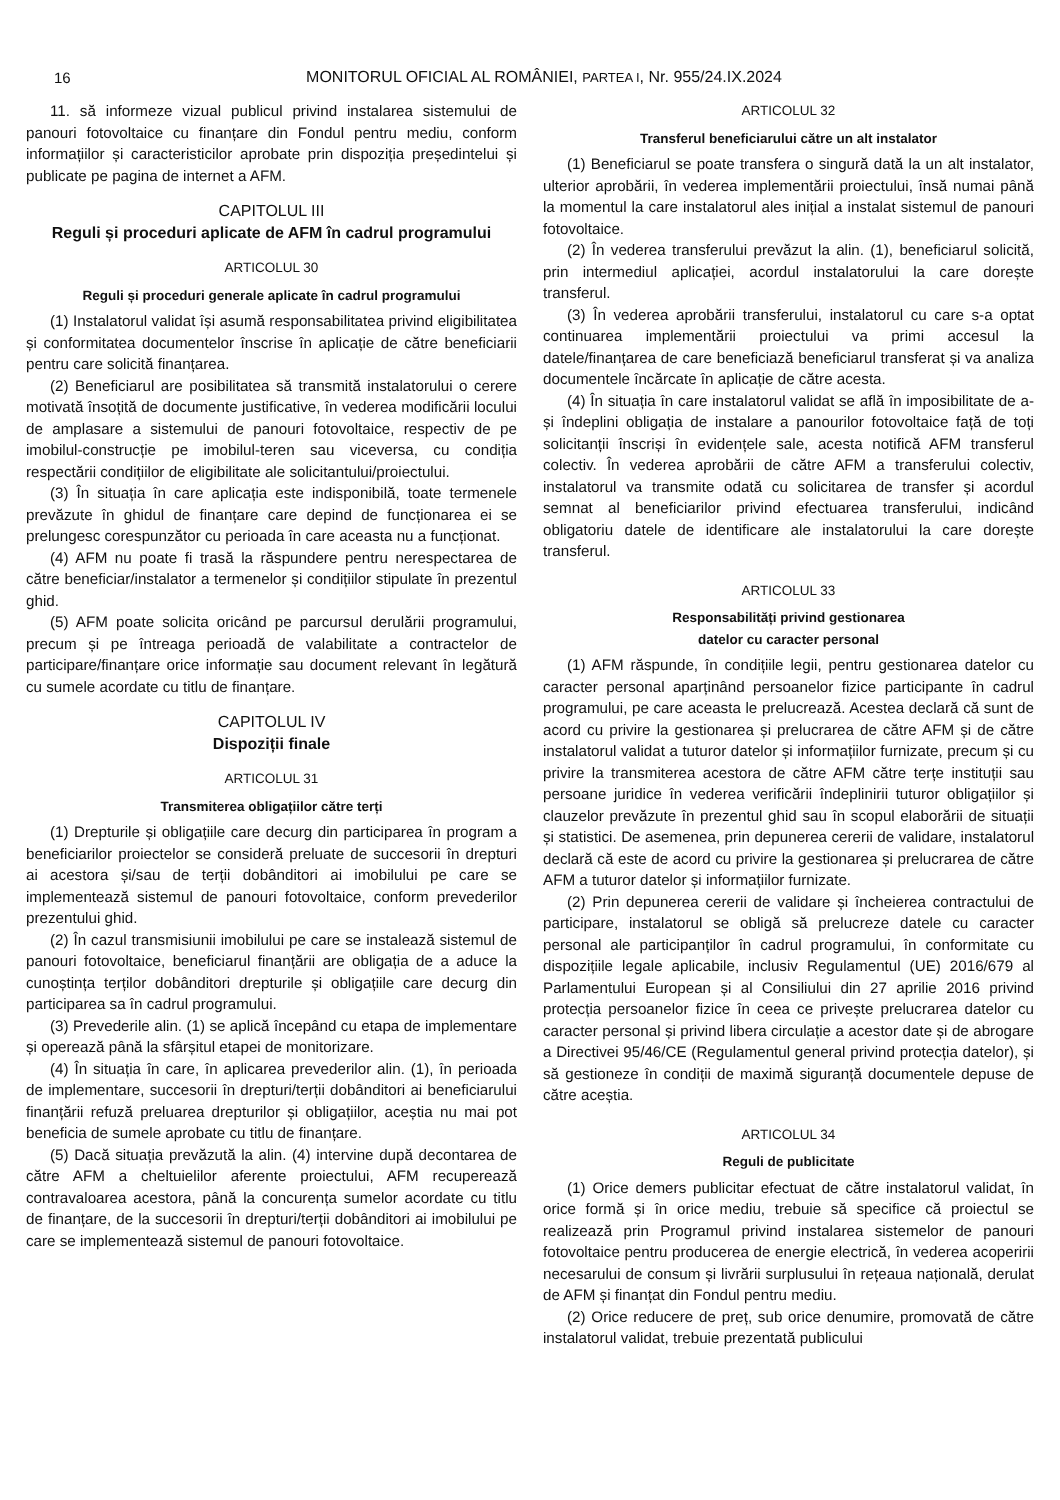16
MONITORUL OFICIAL AL ROMÂNIEI, PARTEA I, Nr. 955/24.IX.2024
11. să informeze vizual publicul privind instalarea sistemului de panouri fotovoltaice cu finanțare din Fondul pentru mediu, conform informațiilor și caracteristicilor aprobate prin dispoziția președintelui și publicate pe pagina de internet a AFM.
CAPITOLUL III
Reguli și proceduri aplicate de AFM în cadrul programului
ARTICOLUL 30
Reguli și proceduri generale aplicate în cadrul programului
(1) Instalatorul validat își asumă responsabilitatea privind eligibilitatea și conformitatea documentelor înscrise în aplicație de către beneficiarii pentru care solicită finanțarea.
(2) Beneficiarul are posibilitatea să transmită instalatorului o cerere motivată însoțită de documente justificative, în vederea modificării locului de amplasare a sistemului de panouri fotovoltaice, respectiv de pe imobilul-construcție pe imobilul-teren sau viceversa, cu condiția respectării condițiilor de eligibilitate ale solicitantului/proiectului.
(3) În situația în care aplicația este indisponibilă, toate termenele prevăzute în ghidul de finanțare care depind de funcționarea ei se prelungesc corespunzător cu perioada în care aceasta nu a funcționat.
(4) AFM nu poate fi trasă la răspundere pentru nerespectarea de către beneficiar/instalator a termenelor și condițiilor stipulate în prezentul ghid.
(5) AFM poate solicita oricând pe parcursul derulării programului, precum și pe întreaga perioadă de valabilitate a contractelor de participare/finanțare orice informație sau document relevant în legătură cu sumele acordate cu titlu de finanțare.
CAPITOLUL IV
Dispoziții finale
ARTICOLUL 31
Transmiterea obligațiilor către terți
(1) Drepturile și obligațiile care decurg din participarea în program a beneficiarilor proiectelor se consideră preluate de succesorii în drepturi ai acestora și/sau de terții dobânditori ai imobilului pe care se implementează sistemul de panouri fotovoltaice, conform prevederilor prezentului ghid.
(2) În cazul transmisiunii imobilului pe care se instalează sistemul de panouri fotovoltaice, beneficiarul finanțării are obligația de a aduce la cunoștința terților dobânditori drepturile și obligațiile care decurg din participarea sa în cadrul programului.
(3) Prevederile alin. (1) se aplică începând cu etapa de implementare și operează până la sfârșitul etapei de monitorizare.
(4) În situația în care, în aplicarea prevederilor alin. (1), în perioada de implementare, succesorii în drepturi/terții dobânditori ai beneficiarului finanțării refuză preluarea drepturilor și obligațiilor, aceștia nu mai pot beneficia de sumele aprobate cu titlu de finanțare.
(5) Dacă situația prevăzută la alin. (4) intervine după decontarea de către AFM a cheltuielilor aferente proiectului, AFM recuperează contravaloarea acestora, până la concurența sumelor acordate cu titlu de finanțare, de la succesorii în drepturi/terții dobânditori ai imobilului pe care se implementează sistemul de panouri fotovoltaice.
ARTICOLUL 32
Transferul beneficiarului către un alt instalator
(1) Beneficiarul se poate transfera o singură dată la un alt instalator, ulterior aprobării, în vederea implementării proiectului, însă numai până la momentul la care instalatorul ales inițial a instalat sistemul de panouri fotovoltaice.
(2) În vederea transferului prevăzut la alin. (1), beneficiarul solicită, prin intermediul aplicației, acordul instalatorului la care dorește transferul.
(3) În vederea aprobării transferului, instalatorul cu care s-a optat continuarea implementării proiectului va primi accesul la datele/finanțarea de care beneficiază beneficiarul transferat și va analiza documentele încărcate în aplicație de către acesta.
(4) În situația în care instalatorul validat se află în imposibilitate de a-și îndeplini obligația de instalare a panourilor fotovoltaice față de toți solicitanții înscriși în evidențele sale, acesta notifică AFM transferul colectiv. În vederea aprobării de către AFM a transferului colectiv, instalatorul va transmite odată cu solicitarea de transfer și acordul semnat al beneficiarilor privind efectuarea transferului, indicând obligatoriu datele de identificare ale instalatorului la care dorește transferul.
ARTICOLUL 33
Responsabilități privind gestionarea
datelor cu caracter personal
(1) AFM răspunde, în condițiile legii, pentru gestionarea datelor cu caracter personal aparținând persoanelor fizice participante în cadrul programului, pe care aceasta le prelucrează. Acestea declară că sunt de acord cu privire la gestionarea și prelucrarea de către AFM și de către instalatorul validat a tuturor datelor și informațiilor furnizate, precum și cu privire la transmiterea acestora de către AFM către terțe instituții sau persoane juridice în vederea verificării îndeplinirii tuturor obligațiilor și clauzelor prevăzute în prezentul ghid sau în scopul elaborării de situații și statistici. De asemenea, prin depunerea cererii de validare, instalatorul declară că este de acord cu privire la gestionarea și prelucrarea de către AFM a tuturor datelor și informațiilor furnizate.
(2) Prin depunerea cererii de validare și încheierea contractului de participare, instalatorul se obligă să prelucreze datele cu caracter personal ale participanților în cadrul programului, în conformitate cu dispozițiile legale aplicabile, inclusiv Regulamentul (UE) 2016/679 al Parlamentului European și al Consiliului din 27 aprilie 2016 privind protecția persoanelor fizice în ceea ce privește prelucrarea datelor cu caracter personal și privind libera circulație a acestor date și de abrogare a Directivei 95/46/CE (Regulamentul general privind protecția datelor), și să gestioneze în condiții de maximă siguranță documentele depuse de către aceștia.
ARTICOLUL 34
Reguli de publicitate
(1) Orice demers publicitar efectuat de către instalatorul validat, în orice formă și în orice mediu, trebuie să specifice că proiectul se realizează prin Programul privind instalarea sistemelor de panouri fotovoltaice pentru producerea de energie electrică, în vederea acoperirii necesarului de consum și livrării surplusului în rețeaua națională, derulat de AFM și finanțat din Fondul pentru mediu.
(2) Orice reducere de preț, sub orice denumire, promovată de către instalatorul validat, trebuie prezentată publicului